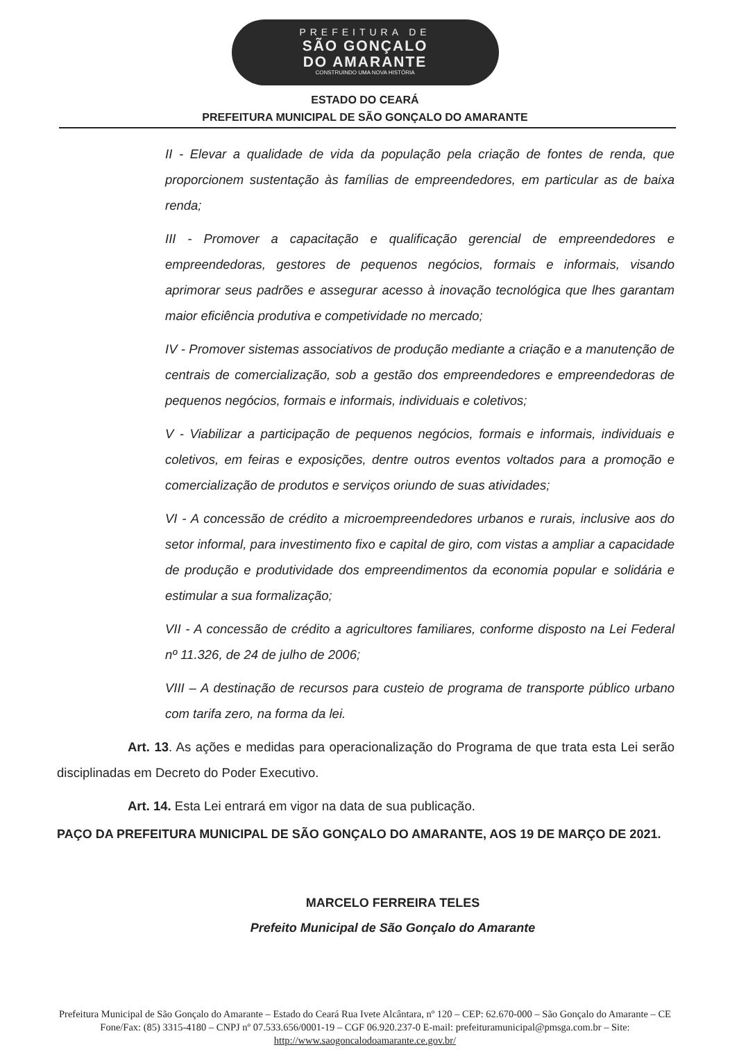PREFEITURA DE
SÃO GONÇALO
DO AMARANTE
CONSTRUINDO UMA NOVA HISTÓRIA
ESTADO DO CEARÁ
PREFEITURA MUNICIPAL DE SÃO GONÇALO DO AMARANTE
II - Elevar a qualidade de vida da população pela criação de fontes de renda, que proporcionem sustentação às famílias de empreendedores, em particular as de baixa renda;
III - Promover a capacitação e qualificação gerencial de empreendedores e empreendedoras, gestores de pequenos negócios, formais e informais, visando aprimorar seus padrões e assegurar acesso à inovação tecnológica que lhes garantam maior eficiência produtiva e competividade no mercado;
IV - Promover sistemas associativos de produção mediante a criação e a manutenção de centrais de comercialização, sob a gestão dos empreendedores e empreendedoras de pequenos negócios, formais e informais, individuais e coletivos;
V - Viabilizar a participação de pequenos negócios, formais e informais, individuais e coletivos, em feiras e exposições, dentre outros eventos voltados para a promoção e comercialização de produtos e serviços oriundo de suas atividades;
VI - A concessão de crédito a microempreendedores urbanos e rurais, inclusive aos do setor informal, para investimento fixo e capital de giro, com vistas a ampliar a capacidade de produção e produtividade dos empreendimentos da economia popular e solidária e estimular a sua formalização;
VII - A concessão de crédito a agricultores familiares, conforme disposto na Lei Federal nº 11.326, de 24 de julho de 2006;
VIII – A destinação de recursos para custeio de programa de transporte público urbano com tarifa zero, na forma da lei.
Art. 13. As ações e medidas para operacionalização do Programa de que trata esta Lei serão disciplinadas em Decreto do Poder Executivo.
Art. 14. Esta Lei entrará em vigor na data de sua publicação.
PAÇO DA PREFEITURA MUNICIPAL DE SÃO GONÇALO DO AMARANTE, AOS 19 DE MARÇO DE 2021.
MARCELO FERREIRA TELES
Prefeito Municipal de São Gonçalo do Amarante
Prefeitura Municipal de São Gonçalo do Amarante – Estado do Ceará Rua Ivete Alcântara, nº 120 – CEP: 62.670-000 – São Gonçalo do Amarante – CE Fone/Fax: (85) 3315-4180 – CNPJ nº 07.533.656/0001-19 – CGF 06.920.237-0 E-mail: prefeituramunicipal@pmsga.com.br – Site: http://www.saogoncalodoamarante.ce.gov.br/